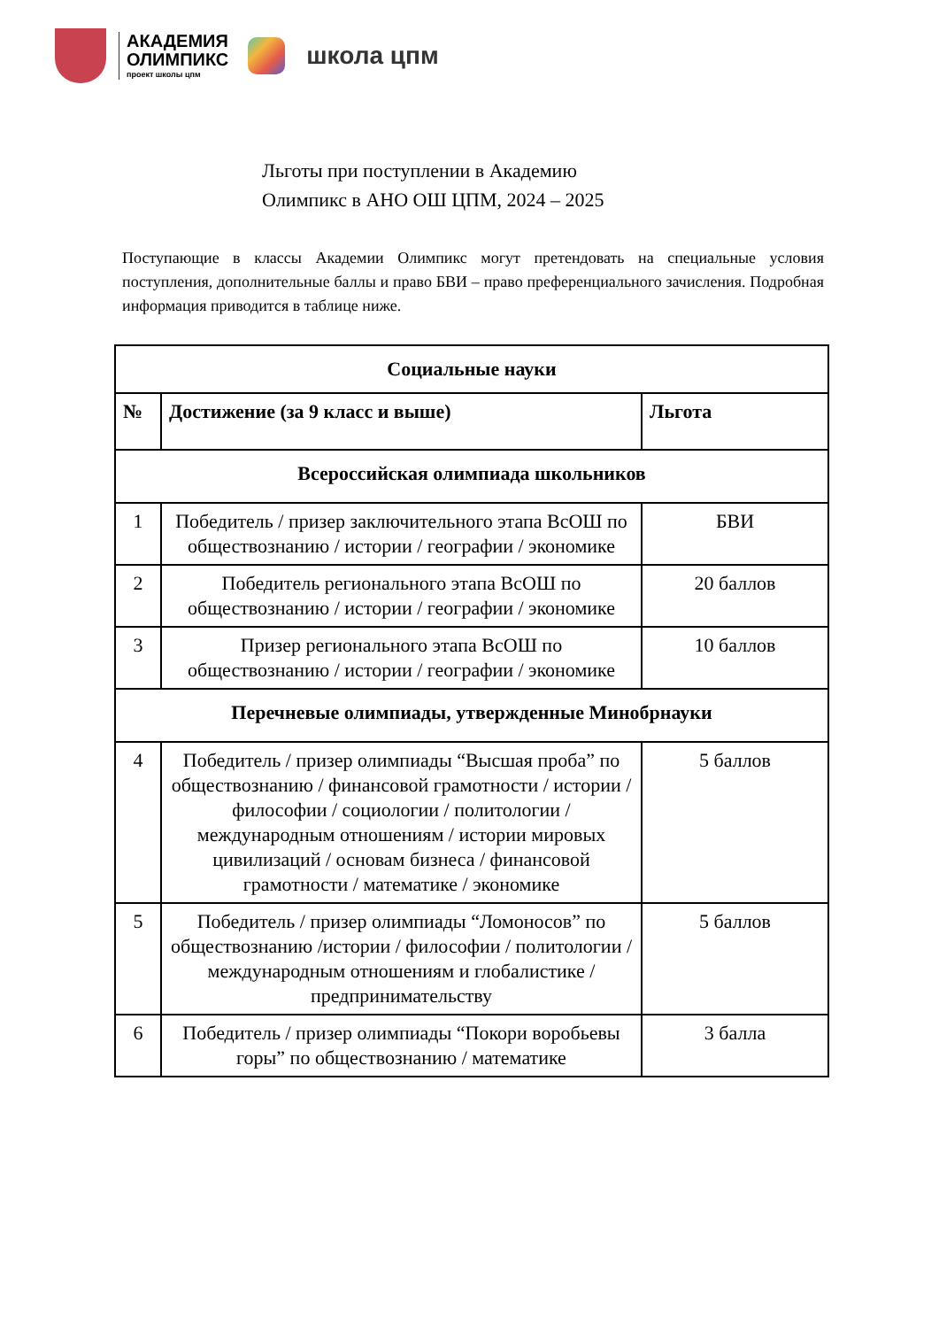АКАДЕМИЯ
ОЛИМПИКС
проект школы цпм
школа цпм
Льготы при поступлении в Академию
Олимпикс в АНО ОШ ЦПМ, 2024 – 2025
Поступающие в классы Академии Олимпикс могут претендовать на специальные условия поступления, дополнительные баллы и право БВИ – право преференциального зачисления. Подробная информация приводится в таблице ниже.
| Социальные науки | | |
| --- | --- | --- |
| № | Достижение (за 9 класс и выше) | Льгота |
| Всероссийская олимпиада школьников | | |
| 1 | Победитель / призер заключительного этапа ВсОШ по обществознанию / истории / географии / экономике | БВИ |
| 2 | Победитель регионального этапа ВсОШ по обществознанию / истории / географии / экономике | 20 баллов |
| 3 | Призер регионального этапа ВсОШ по обществознанию / истории / географии / экономике | 10 баллов |
| Перечневые олимпиады, утвержденные Минобрнауки | | |
| 4 | Победитель / призер олимпиады “Высшая проба” по обществознанию / финансовой грамотности / истории / философии / социологии / политологии / международным отношениям / истории мировых цивилизаций / основам бизнеса / финансовой грамотности / математике / экономике | 5 баллов |
| 5 | Победитель / призер олимпиады “Ломоносов” по обществознанию /истории / философии / политологии / международным отношениям и глобалистике / предпринимательству | 5 баллов |
| 6 | Победитель / призер олимпиады “Покори воробьевы горы” по обществознанию / математике | 3 балла |